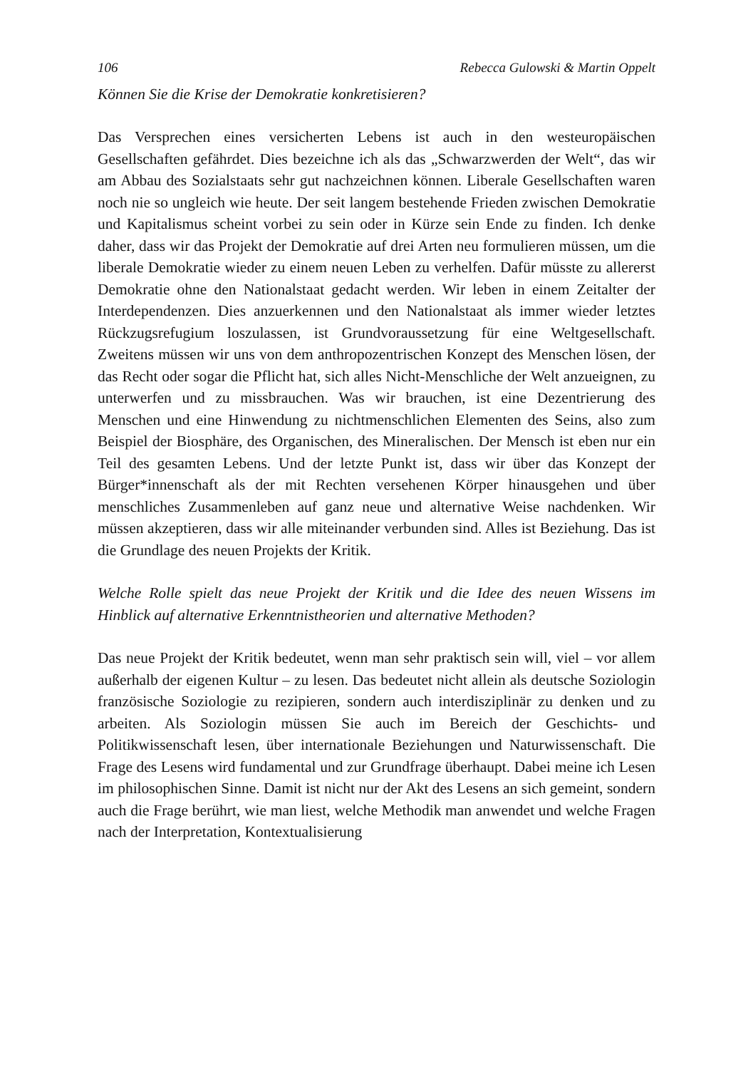106 Rebecca Gulowski & Martin Oppelt
Können Sie die Krise der Demokratie konkretisieren?
Das Versprechen eines versicherten Lebens ist auch in den westeuropäischen Gesellschaften gefährdet. Dies bezeichne ich als das „Schwarzwerden der Welt“, das wir am Abbau des Sozialstaats sehr gut nachzeichnen können. Liberale Gesellschaften waren noch nie so ungleich wie heute. Der seit langem bestehende Frieden zwischen Demokratie und Kapitalismus scheint vorbei zu sein oder in Kürze sein Ende zu finden. Ich denke daher, dass wir das Projekt der Demokratie auf drei Arten neu formulieren müssen, um die liberale Demokratie wieder zu einem neuen Leben zu verhelfen. Dafür müsste zu allererst Demokratie ohne den Nationalstaat gedacht werden. Wir leben in einem Zeitalter der Interdependenzen. Dies anzuerkennen und den Nationalstaat als immer wieder letztes Rückzugsrefugium loszulassen, ist Grundvoraussetzung für eine Weltgesellschaft. Zweitens müssen wir uns von dem anthropozentrischen Konzept des Menschen lösen, der das Recht oder sogar die Pflicht hat, sich alles Nicht-Menschliche der Welt anzueignen, zu unterwerfen und zu missbrauchen. Was wir brauchen, ist eine Dezentrierung des Menschen und eine Hinwendung zu nichtmenschlichen Elementen des Seins, also zum Beispiel der Biosphäre, des Organischen, des Mineralischen. Der Mensch ist eben nur ein Teil des gesamten Lebens. Und der letzte Punkt ist, dass wir über das Konzept der Bürger*innenschaft als der mit Rechten versehenen Körper hinausgehen und über menschliches Zusammenleben auf ganz neue und alternative Weise nachdenken. Wir müssen akzeptieren, dass wir alle miteinander verbunden sind. Alles ist Beziehung. Das ist die Grundlage des neuen Projekts der Kritik.
Welche Rolle spielt das neue Projekt der Kritik und die Idee des neuen Wissens im Hinblick auf alternative Erkenntnistheorien und alternative Methoden?
Das neue Projekt der Kritik bedeutet, wenn man sehr praktisch sein will, viel – vor allem außerhalb der eigenen Kultur – zu lesen. Das bedeutet nicht allein als deutsche Soziologin französische Soziologie zu rezipieren, sondern auch interdisziplinär zu denken und zu arbeiten. Als Soziologin müssen Sie auch im Bereich der Geschichts- und Politikwissenschaft lesen, über internationale Beziehungen und Naturwissenschaft. Die Frage des Lesens wird fundamental und zur Grundfrage überhaupt. Dabei meine ich Lesen im philosophischen Sinne. Damit ist nicht nur der Akt des Lesens an sich gemeint, sondern auch die Frage berührt, wie man liest, welche Methodik man anwendet und welche Fragen nach der Interpretation, Kontextualisierung